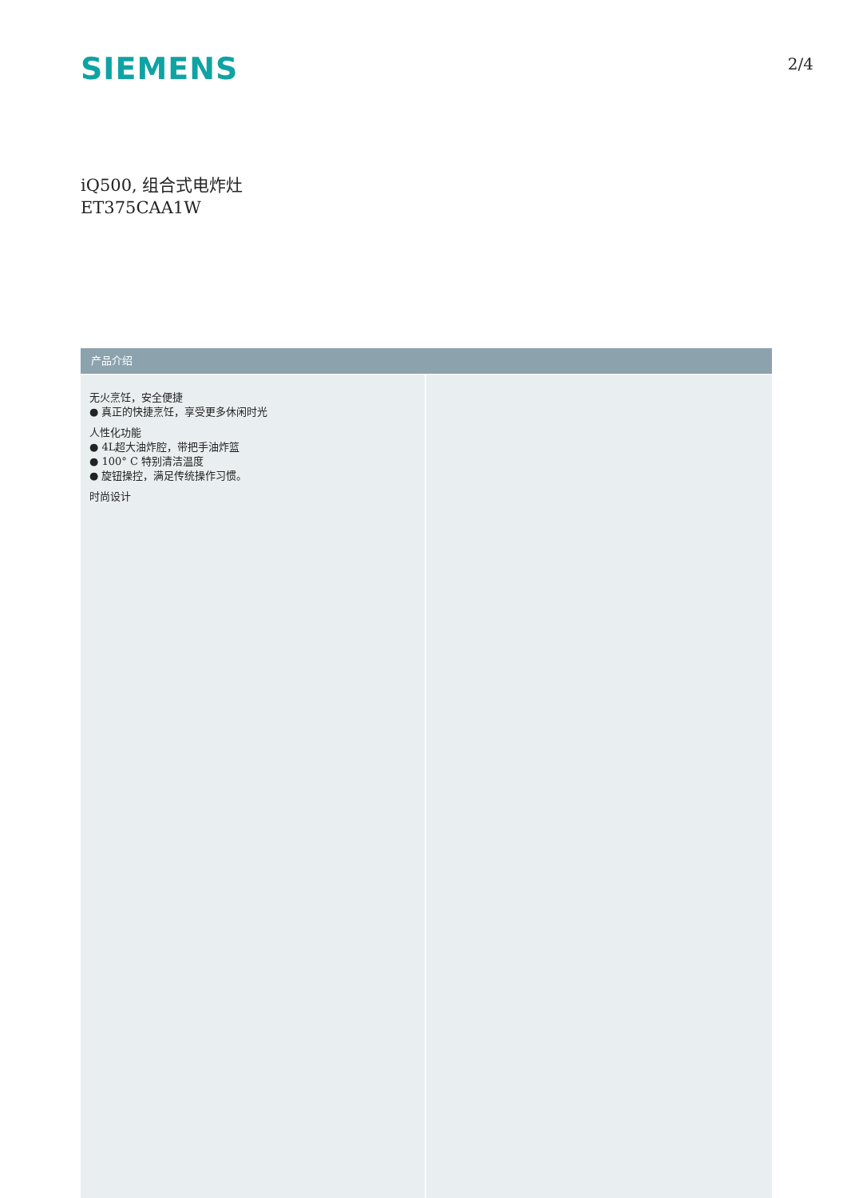SIEMENS
2/4
iQ500, 组合式电炸灶
ET375CAA1W
产品介绍
无火烹饪，安全便捷
● 真正的快捷烹饪，享受更多休闲时光
人性化功能
● 4L超大油炸腔，带把手油炸篮
● 100° C 特别清洁温度
● 旋钮操控，满足传统操作习惯。
时尚设计